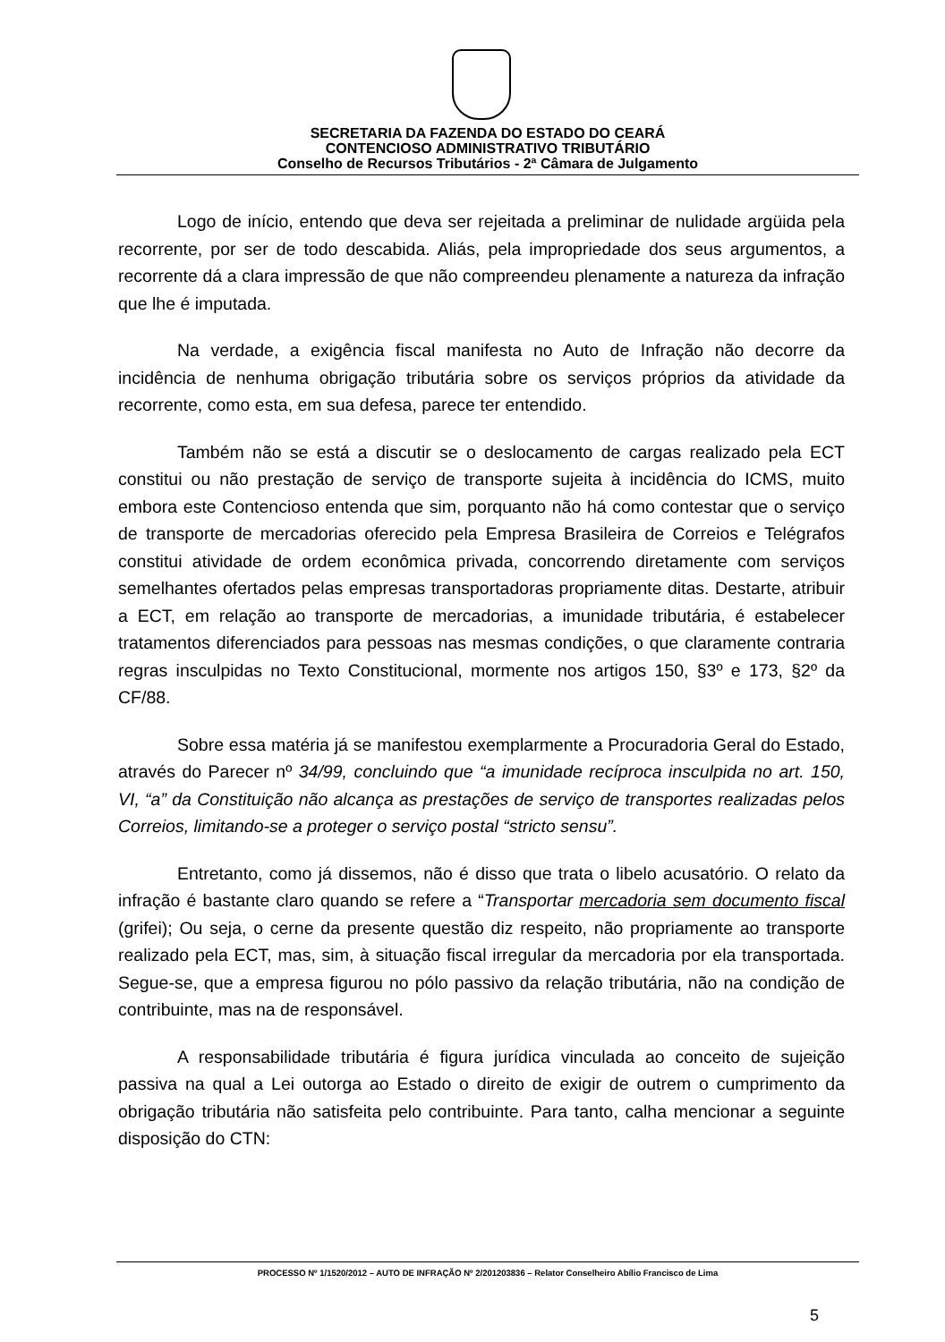SECRETARIA DA FAZENDA DO ESTADO DO CEARÁ
CONTENCIOSO ADMINISTRATIVO TRIBUTÁRIO
Conselho de Recursos Tributários - 2ª Câmara de Julgamento
Logo de início, entendo que deva ser rejeitada a preliminar de nulidade argüida pela recorrente, por ser de todo descabida. Aliás, pela impropriedade dos seus argumentos, a recorrente dá a clara impressão de que não compreendeu plenamente a natureza da infração que lhe é imputada.
Na verdade, a exigência fiscal manifesta no Auto de Infração não decorre da incidência de nenhuma obrigação tributária sobre os serviços próprios da atividade da recorrente, como esta, em sua defesa, parece ter entendido.
Também não se está a discutir se o deslocamento de cargas realizado pela ECT constitui ou não prestação de serviço de transporte sujeita à incidência do ICMS, muito embora este Contencioso entenda que sim, porquanto não há como contestar que o serviço de transporte de mercadorias oferecido pela Empresa Brasileira de Correios e Telégrafos constitui atividade de ordem econômica privada, concorrendo diretamente com serviços semelhantes ofertados pelas empresas transportadoras propriamente ditas. Destarte, atribuir a ECT, em relação ao transporte de mercadorias, a imunidade tributária, é estabelecer tratamentos diferenciados para pessoas nas mesmas condições, o que claramente contraria regras insculpidas no Texto Constitucional, mormente nos artigos 150, §3º e 173, §2º da CF/88.
Sobre essa matéria já se manifestou exemplarmente a Procuradoria Geral do Estado, através do Parecer nº 34/99, concluindo que “a imunidade recíproca insculpida no art. 150, VI, “a” da Constituição não alcança as prestações de serviço de transportes realizadas pelos Correios, limitando-se a proteger o serviço postal “stricto sensu”.
Entretanto, como já dissemos, não é disso que trata o libelo acusatório. O relato da infração é bastante claro quando se refere a “Transportar mercadoria sem documento fiscal (grifei); Ou seja, o cerne da presente questão diz respeito, não propriamente ao transporte realizado pela ECT, mas, sim, à situação fiscal irregular da mercadoria por ela transportada. Segue-se, que a empresa figurou no pólo passivo da relação tributária, não na condição de contribuinte, mas na de responsável.
A responsabilidade tributária é figura jurídica vinculada ao conceito de sujeição passiva na qual a Lei outorga ao Estado o direito de exigir de outrem o cumprimento da obrigação tributária não satisfeita pelo contribuinte. Para tanto, calha mencionar a seguinte disposição do CTN:
PROCESSO Nº 1/1520/2012 – AUTO DE INFRAÇÃO Nº 2/201203836 – Relator Conselheiro Abílio Francisco de Lima
5